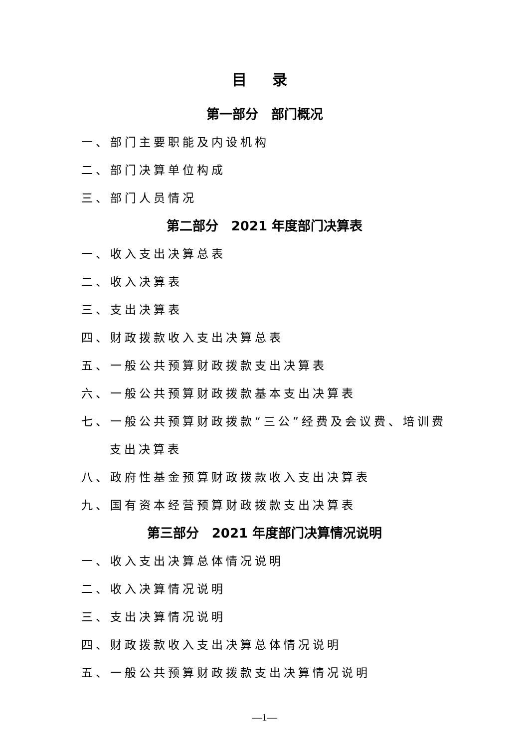目 录
第一部分　部门概况
一、部门主要职能及内设机构
二、部门决算单位构成
三、部门人员情况
第二部分　2021 年度部门决算表
一、收入支出决算总表
二、收入决算表
三、支出决算表
四、财政拨款收入支出决算总表
五、一般公共预算财政拨款支出决算表
六、一般公共预算财政拨款基本支出决算表
七、一般公共预算财政拨款“三公”经费及会议费、培训费
支出决算表
八、政府性基金预算财政拨款收入支出决算表
九、国有资本经营预算财政拨款支出决算表
第三部分　2021 年度部门决算情况说明
一、收入支出决算总体情况说明
二、收入决算情况说明
三、支出决算情况说明
四、财政拨款收入支出决算总体情况说明
五、一般公共预算财政拨款支出决算情况说明
—1—